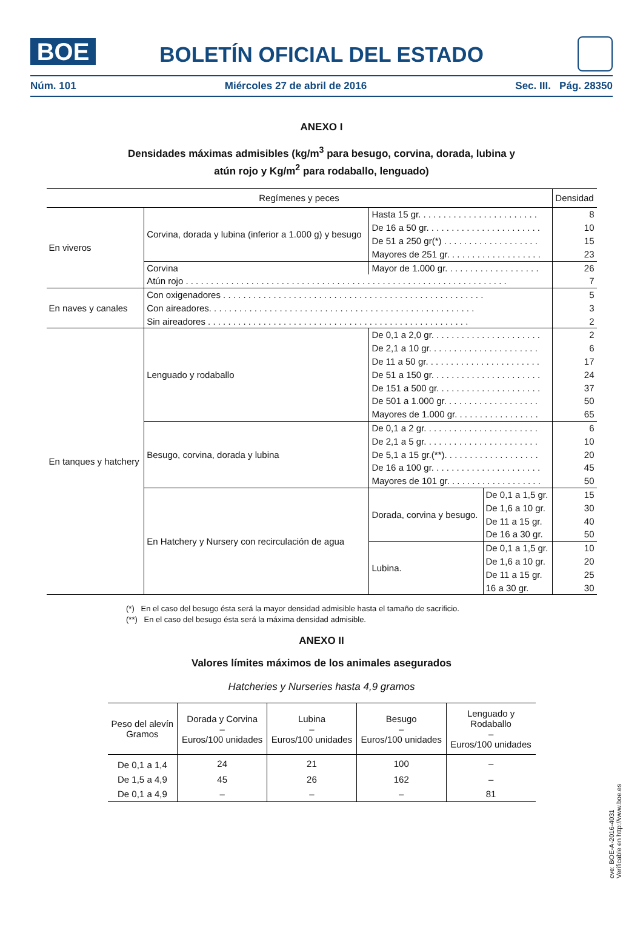BOE
BOLETÍN OFICIAL DEL ESTADO
Núm. 101 Miércoles 27 de abril de 2016 Sec. III. Pág. 28350
ANEXO I
Densidades máximas admisibles (kg/m<sup>3</sup> para besugo, corvina, dorada, lubina y
atún rojo y Kg/m<sup>2</sup> para rodaballo, lenguado)
| Regímenes y peces | | | | Densidad |
| --- | --- | --- | --- | --- |
| En viveros | Corvina, dorada y lubina (inferior a 1.000 g) y besugo | Hasta 15 gr. . . . . . . . . . . . . . . . . . . . . . . . | | 8 |
| | | De 16 a 50 gr. . . . . . . . . . . . . . . . . . . . . . . | | 10 |
| | | De 51 a 250 gr(*) . . . . . . . . . . . . . . . . . . . | | 15 |
| | | Mayores de 251 gr. . . . . . . . . . . . . . . . . . . | | 23 |
| | Corvina | Mayor de 1.000 gr. . . . . . . . . . . . . . . . . . . | | 26 |
| | Atún rojo . . . . . . . . . . . . . . . . . . . . . . . . . . . . . . . . . . . . . . . . . . . . . . . . . . . . . . . . . . . . . . . . | | | 7 |
| En naves y canales | Con oxigenadores . . . . . . . . . . . . . . . . . . . . . . . . . . . . . . . . . . . . . . . . . . . . . . . . . . . . | | | 5 |
| | Con aireadores. . . . . . . . . . . . . . . . . . . . . . . . . . . . . . . . . . . . . . . . . . . . . . . . . . . . . | | | 3 |
| | Sin aireadores . . . . . . . . . . . . . . . . . . . . . . . . . . . . . . . . . . . . . . . . . . . . . . . . . . . . | | | 2 |
| En tanques y hatchery | Lenguado y rodaballo | De 0,1 a 2,0 gr. . . . . . . . . . . . . . . . . . . . . . | | 2 |
| | | De 2,1 a 10 gr. . . . . . . . . . . . . . . . . . . . . . | | 6 |
| | | De 11 a 50 gr. . . . . . . . . . . . . . . . . . . . . . . | | 17 |
| | | De 51 a 150 gr. . . . . . . . . . . . . . . . . . . . . . | | 24 |
| | | De 151 a 500 gr. . . . . . . . . . . . . . . . . . . . . | | 37 |
| | | De 501 a 1.000 gr. . . . . . . . . . . . . . . . . . . | | 50 |
| | | Mayores de 1.000 gr. . . . . . . . . . . . . . . . . | | 65 |
| | Besugo, corvina, dorada y lubina | De 0,1 a 2 gr. . . . . . . . . . . . . . . . . . . . . . . | | 6 |
| | | De 2,1 a 5 gr. . . . . . . . . . . . . . . . . . . . . . . | | 10 |
| | | De 5,1 a 15 gr.(**). . . . . . . . . . . . . . . . . . . | | 20 |
| | | De 16 a 100 gr. . . . . . . . . . . . . . . . . . . . . . | | 45 |
| | | Mayores de 101 gr. . . . . . . . . . . . . . . . . . . | | 50 |
| | En Hatchery y Nursery con recirculación de agua | Dorada, corvina y besugo. | De 0,1 a 1,5 gr. | 15 |
| | | | De 1,6 a 10 gr. | 30 |
| | | | De 11 a 15 gr. | 40 |
| | | | De 16 a 30 gr. | 50 |
| | | Lubina. | De 0,1 a 1,5 gr. | 10 |
| | | | De 1,6 a 10 gr. | 20 |
| | | | De 11 a 15 gr. | 25 |
| | | | 16 a 30 gr. | 30 |
(*) En el caso del besugo ésta será la mayor densidad admisible hasta el tamaño de sacrificio.
(**) En el caso del besugo ésta será la máxima densidad admisible.
ANEXO II
Valores límites máximos de los animales asegurados
Hatcheries y Nurseries hasta 4,9 gramos
| Peso del alevín Gramos | Dorada y Corvina – Euros/100 unidades | Lubina – Euros/100 unidades | Besugo – Euros/100 unidades | Lenguado y Rodaballo – Euros/100 unidades |
| --- | --- | --- | --- | --- |
| De 0,1 a 1,4 | 24 | 21 | 100 | – |
| De 1,5 a 4,9 | 45 | 26 | 162 | – |
| De 0,1 a 4,9 | – | – | – | 81 |
cve: BOE-A-2016-4031
Verificable en http://www.boe.es